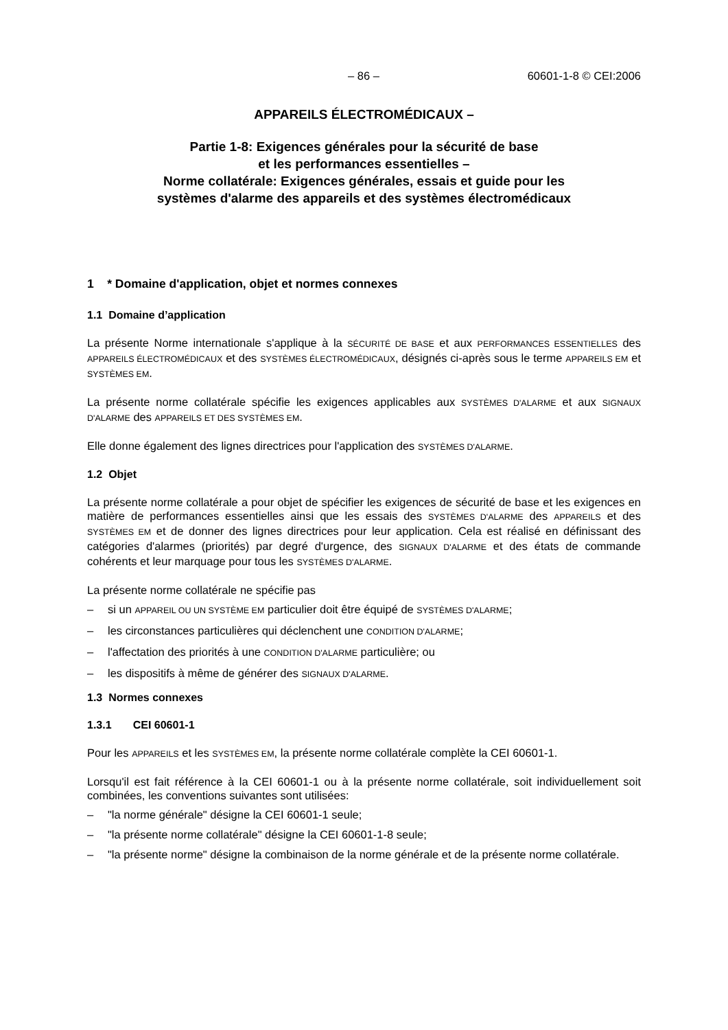– 86 – 60601-1-8 © CEI:2006
APPAREILS ÉLECTROMÉDICAUX –
Partie 1-8: Exigences générales pour la sécurité de base
et les performances essentielles –
Norme collatérale: Exigences générales, essais et guide pour les
systèmes d'alarme des appareils et des systèmes électromédicaux
1 * Domaine d'application, objet et normes connexes
1.1 Domaine d’application
La présente Norme internationale s'applique à la SÉCURITÉ DE BASE et aux PERFORMANCES ESSENTIELLES des APPAREILS ÉLECTROMÉDICAUX et des SYSTÈMES ÉLECTROMÉDICAUX, désignés ci-après sous le terme APPAREILS EM et SYSTÈMES EM.
La présente norme collatérale spécifie les exigences applicables aux SYSTÈMES D'ALARME et aux SIGNAUX D'ALARME des APPAREILS ET DES SYSTÈMES EM.
Elle donne également des lignes directrices pour l'application des SYSTÈMES D'ALARME.
1.2 Objet
La présente norme collatérale a pour objet de spécifier les exigences de sécurité de base et les exigences en matière de performances essentielles ainsi que les essais des SYSTÈMES D'ALARME des APPAREILS et des SYSTÈMES EM et de donner des lignes directrices pour leur application. Cela est réalisé en définissant des catégories d'alarmes (priorités) par degré d'urgence, des SIGNAUX D'ALARME et des états de commande cohérents et leur marquage pour tous les SYSTÈMES D'ALARME.
La présente norme collatérale ne spécifie pas
– si un APPAREIL OU UN SYSTÈME EM particulier doit être équipé de SYSTÈMES D'ALARME;
– les circonstances particulières qui déclenchent une CONDITION D'ALARME;
– l'affectation des priorités à une CONDITION D'ALARME particulière; ou
– les dispositifs à même de générer des SIGNAUX D'ALARME.
1.3 Normes connexes
1.3.1 CEI 60601-1
Pour les APPAREILS et les SYSTÈMES EM, la présente norme collatérale complète la CEI 60601-1.
Lorsqu'il est fait référence à la CEI 60601-1 ou à la présente norme collatérale, soit individuellement soit combinées, les conventions suivantes sont utilisées:
– "la norme générale" désigne la CEI 60601-1 seule;
– "la présente norme collatérale" désigne la CEI 60601-1-8 seule;
– "la présente norme" désigne la combinaison de la norme générale et de la présente norme collatérale.